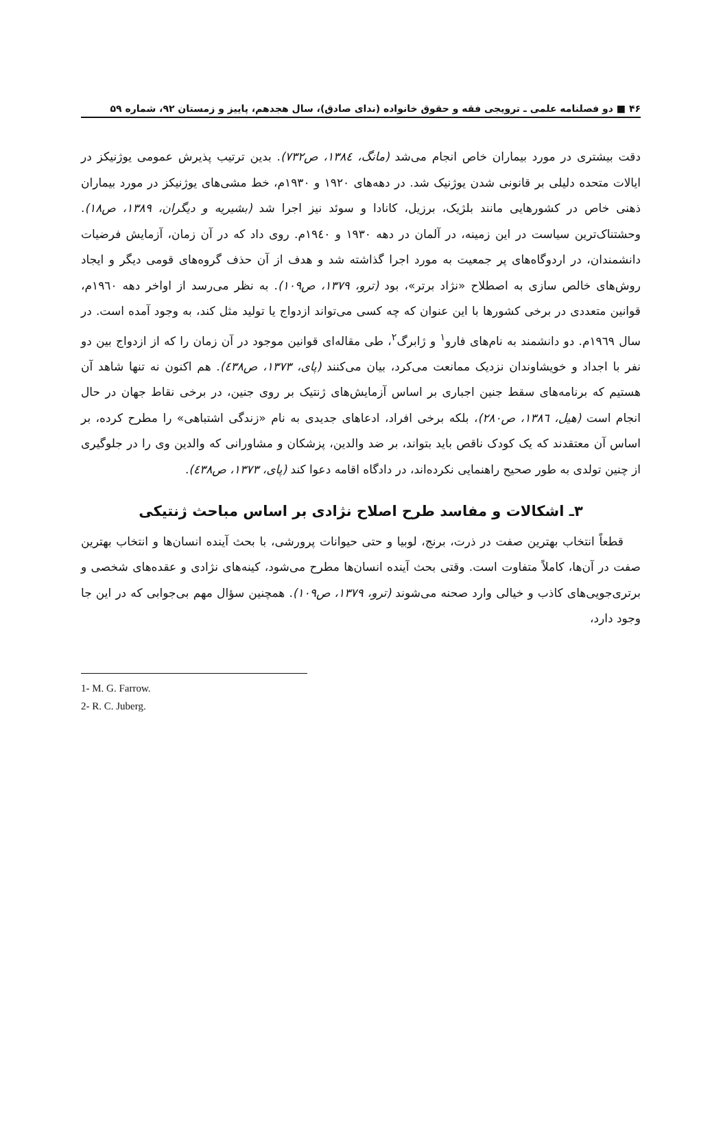۴۶ ■ دو فصلنامه علمی ـ ترویجی فقه و حقوق خانواده (ندای صادق)، سال هجدهم، پاییز و زمستان ۹۲، شماره ۵۹
دقت بیشتری در مورد بیماران خاص انجام می‌شد (مانگ، ۱۳۸٤، ص۷۳۲). بدین ترتیب پذیرش عمومی یوژنیکز در ایالات متحده دلیلی بر قانونی شدن یوژنیک شد. در دهه‌های ۱۹۲۰ و ۱۹۳۰م، خط مشی‌های یوژنیکز در مورد بیماران ذهنی خاص در کشورهایی مانند بلژیک، برزیل، کانادا و سوئد نیز اجرا شد (بشیریه و دیگران، ۱۳۸۹، ص۱۸). وحشتناک‌ترین سیاست در این زمینه، در آلمان در دهه ۱۹۳۰ و ۱۹٤۰م. روی داد که در آن زمان، آزمایش فرضیات دانشمندان، در اردوگاه‌های پر جمعیت به مورد اجرا گذاشته شد و هدف از آن حذف گروه‌های قومی دیگر و ایجاد روش‌های خالص سازی به اصطلاح «نژاد برتر»، بود (ترو، ۱۳۷۹، ص۱۰۹). به نظر می‌رسد از اواخر دهه ۱۹٦۰م، قوانین متعددی در برخی کشورها با این عنوان که چه کسی می‌تواند ازدواج یا تولید مثل کند، به وجود آمده است. در سال ۱۹٦۹م. دو دانشمند به نام‌های فارو<sup>۱</sup> و ژابرگ<sup>۲</sup>، طی مقاله‌ای قوانین موجود در آن زمان را که از ازدواج بین دو نفر با اجداد و خویشاوندان نزدیک ممانعت می‌کرد، بیان می‌کنند (پای، ۱۳۷۳، ص٤۳۸). هم اکنون نه تنها شاهد آن هستیم که برنامه‌های سقط جنین اجباری بر اساس آزمایش‌های ژنتیک بر روی جنین، در برخی نقاط جهان در حال انجام است (هیل، ۱۳۸٦، ص۲۸۰)، بلکه برخی افراد، ادعاهای جدیدی به نام «زندگی اشتباهی» را مطرح کرده، بر اساس آن معتقدند که یک کودک ناقص باید بتواند، بر ضد والدین، پزشکان و مشاورانی که والدین وی را در جلوگیری از چنین تولدی به طور صحیح راهنمایی نکرده‌اند، در دادگاه اقامه دعوا کند (پای، ۱۳۷۳، ص٤۳۸).
۳ـ اشکالات و مفاسد طرح اصلاح نژادی بر اساس مباحث ژنتیکی
قطعاً انتخاب بهترین صفت در ذرت، برنج، لوبیا و حتی حیوانات پرورشی، با بحث آینده انسان‌ها و انتخاب بهترین صفت در آن‌ها، کاملاً متفاوت است. وقتی بحث آینده انسان‌ها مطرح می‌شود، کینه‌های نژادی و عقده‌های شخصی و برتری‌جویی‌های کاذب و خیالی وارد صحنه می‌شوند (ترو، ۱۳۷۹، ص۱۰۹). همچنین سؤال مهم بی‌جوابی که در این جا وجود دارد،
1- M. G. Farrow.
2- R. C. Juberg.